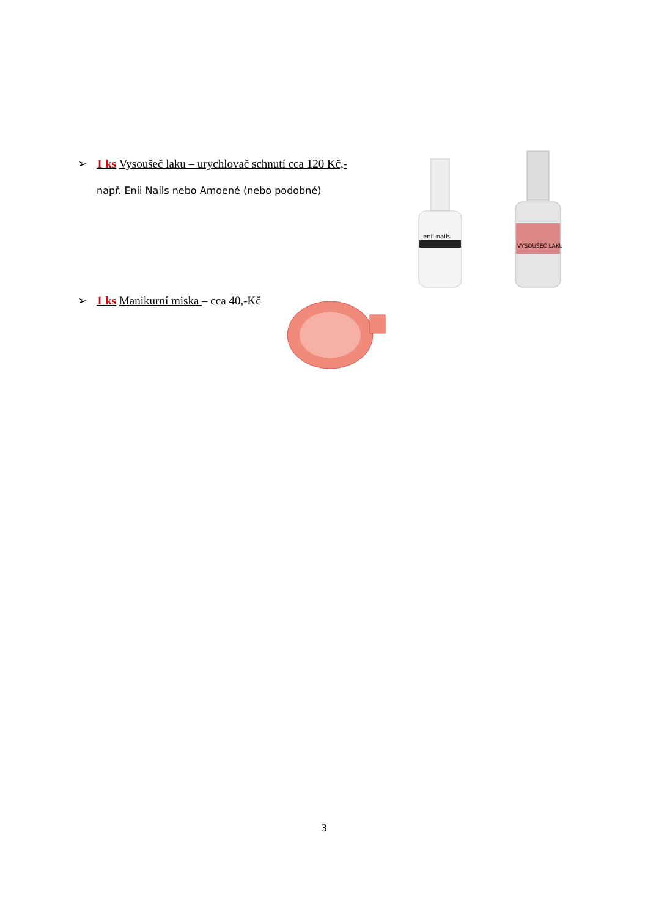➢ 1 ks Vysoušeč laku – urychlovač schnutí cca 120 Kč,-
např. Enii Nails nebo Amoené (nebo podobné)
enii-nails
VYSOUŠEČ LAKU
➢ 1 ks Manikurní miska – cca 40,-Kč
3